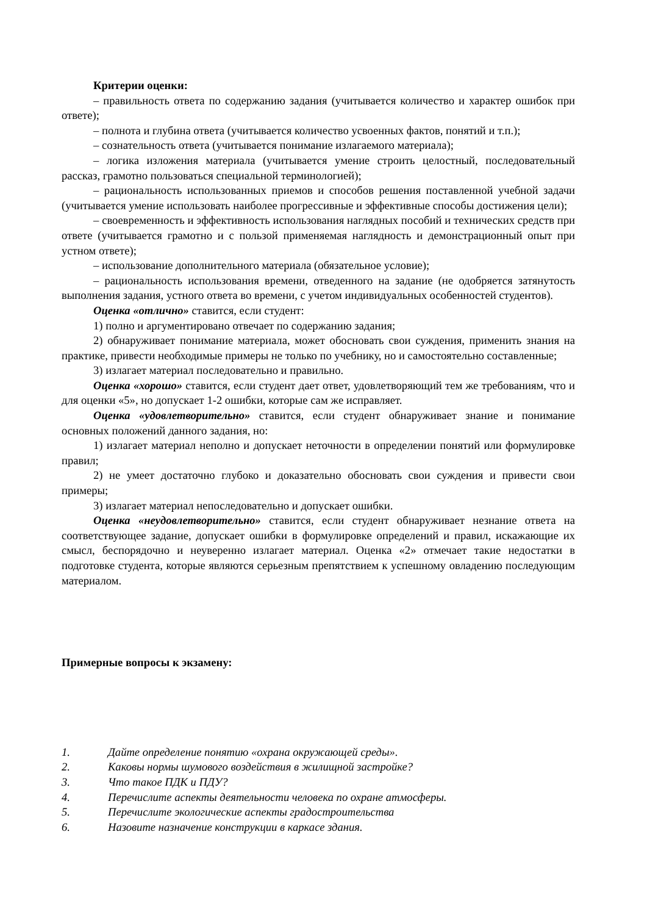Критерии оценки:
– правильность ответа по содержанию задания (учитывается количество и характер ошибок при ответе);
– полнота и глубина ответа (учитывается количество усвоенных фактов, понятий и т.п.);
– сознательность ответа (учитывается понимание излагаемого материала);
– логика изложения материала (учитывается умение строить целостный, последовательный рассказ, грамотно пользоваться специальной терминологией);
– рациональность использованных приемов и способов решения поставленной учебной задачи (учитывается умение использовать наиболее прогрессивные и эффективные способы достижения цели);
– своевременность и эффективность использования наглядных пособий и технических средств при ответе (учитывается грамотно и с пользой применяемая наглядность и демонстрационный опыт при устном ответе);
– использование дополнительного материала (обязательное условие);
– рациональность использования времени, отведенного на задание (не одобряется затянутость выполнения задания, устного ответа во времени, с учетом индивидуальных особенностей студентов).
Оценка «отлично» ставится, если студент:
1) полно и аргументировано отвечает по содержанию задания;
2) обнаруживает понимание материала, может обосновать свои суждения, применить знания на практике, привести необходимые примеры не только по учебнику, но и самостоятельно составленные;
3) излагает материал последовательно и правильно.
Оценка «хорошо» ставится, если студент дает ответ, удовлетворяющий тем же требованиям, что и для оценки «5», но допускает 1-2 ошибки, которые сам же исправляет.
Оценка «удовлетворительно» ставится, если студент обнаруживает знание и понимание основных положений данного задания, но:
1) излагает материал неполно и допускает неточности в определении понятий или формулировке правил;
2) не умеет достаточно глубоко и доказательно обосновать свои суждения и привести свои примеры;
3) излагает материал непоследовательно и допускает ошибки.
Оценка «неудовлетворительно» ставится, если студент обнаруживает незнание ответа на соответствующее задание, допускает ошибки в формулировке определений и правил, искажающие их смысл, беспорядочно и неуверенно излагает материал. Оценка «2» отмечает такие недостатки в подготовке студента, которые являются серьезным препятствием к успешному овладению последующим материалом.
Примерные вопросы к экзамену:
1. Дайте определение понятию «охрана окружающей среды».
2. Каковы нормы шумового воздействия в жилищной застройке?
3. Что такое ПДК и ПДУ?
4. Перечислите аспекты деятельности человека по охране атмосферы.
5. Перечислите экологические аспекты градостроительства
6. Назовите назначение конструкции в каркасе здания.